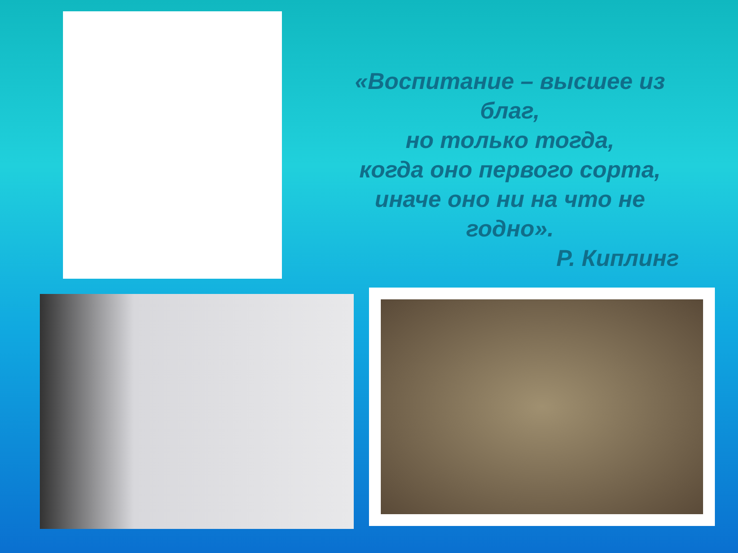«Воспитание – высшее из
благ,
но только тогда,
когда оно первого сорта,
иначе оно ни на что не
годно».
Р. Киплинг